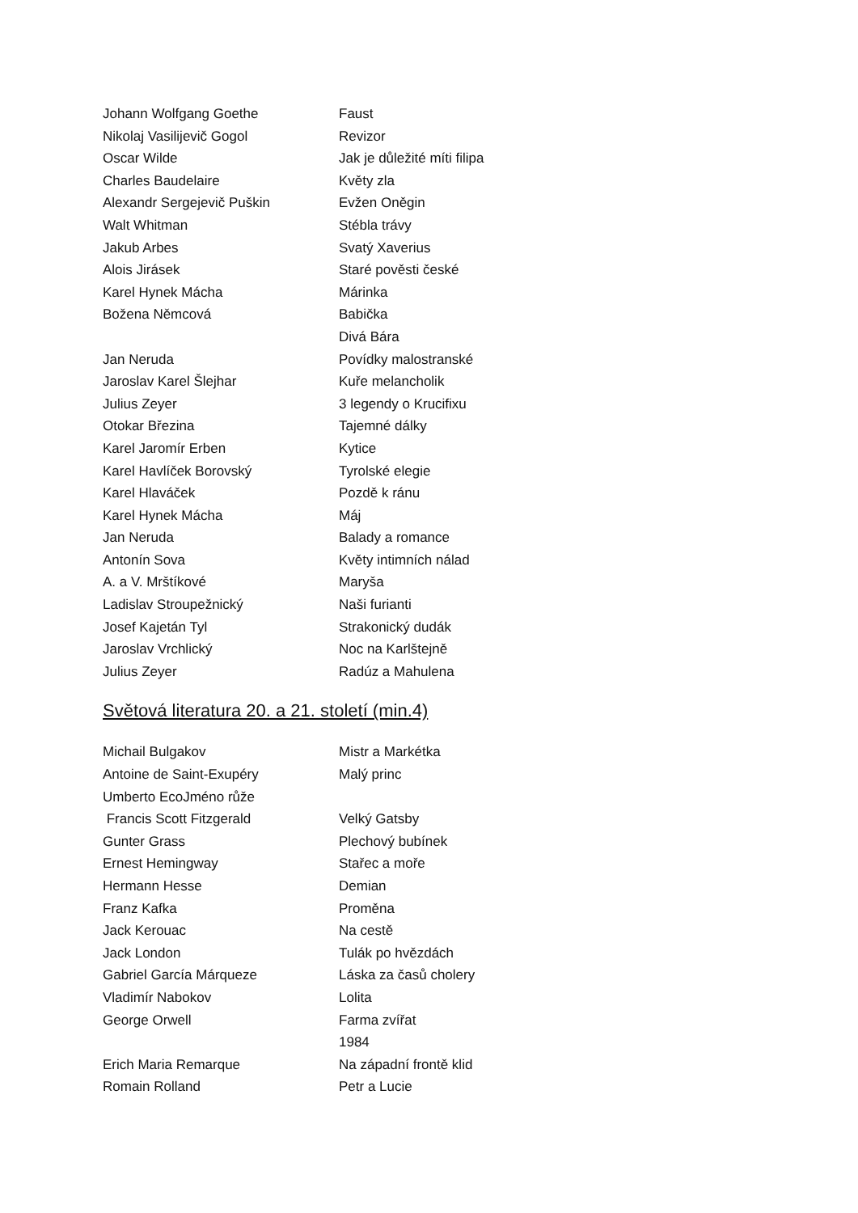Johann Wolfgang Goethe Faust
Nikolaj Vasilijevič Gogol Revizor
Oscar Wilde Jak je důležité míti filipa
Charles Baudelaire Květy zla
Alexandr Sergejevič Puškin Evžen Oněgin
Walt Whitman Stébla trávy
Jakub Arbes Svatý Xaverius
Alois Jirásek Staré pověsti české
Karel Hynek Mácha Márinka
Božena Němcová Babička
Divá Bára
Jan Neruda Povídky malostranské
Jaroslav Karel Šlejhar Kuře melancholik
Julius Zeyer 3 legendy o Krucifixu
Otokar Březina Tajemné dálky
Karel Jaromír Erben Kytice
Karel Havlíček Borovský Tyrolské elegie
Karel Hlaváček Pozdě k ránu
Karel Hynek Mácha Máj
Jan Neruda Balady a romance
Antonín Sova Květy intimních nálad
A. a V. Mrštíkové Maryša
Ladislav Stroupežnický Naši furianti
Josef Kajetán Tyl Strakonický dudák
Jaroslav Vrchlický Noc na Karlštejně
Julius Zeyer Radúz a Mahulena
Světová literatura 20. a 21. století (min.4)
Michail Bulgakov Mistr a Markétka
Antoine de Saint-Exupéry Malý princ
Umberto EcoJméno růže
Francis Scott Fitzgerald Velký Gatsby
Gunter Grass Plechový bubínek
Ernest Hemingway Stařec a moře
Hermann Hesse Demian
Franz Kafka Proměna
Jack Kerouac Na cestě
Jack London Tulák po hvězdách
Gabriel García Márqueze Láska za časů cholery
Vladimír Nabokov Lolita
George Orwell Farma zvířat
1984
Erich Maria Remarque Na západní frontě klid
Romain Rolland Petr a Lucie